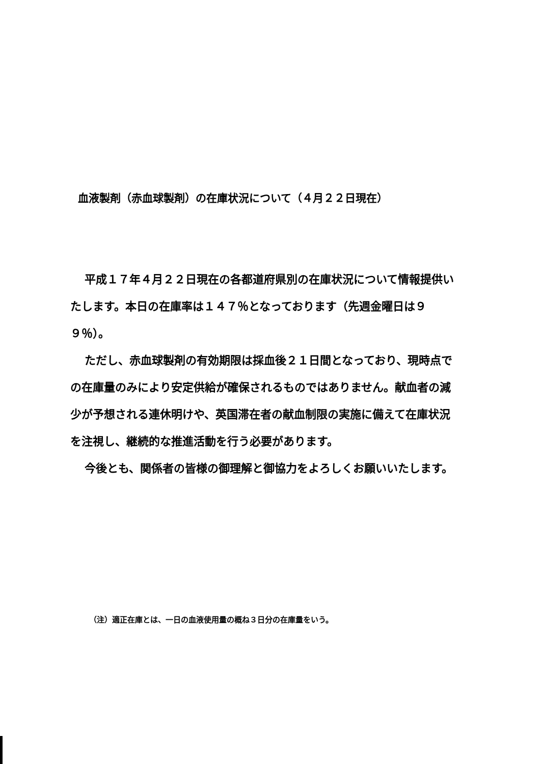血液製剤（赤血球製剤）の在庫状況について（４月２２日現在）
平成１７年４月２２日現在の各都道府県別の在庫状況について情報提供いたします。本日の在庫率は１４７％となっております（先週金曜日は９９％）。
ただし、赤血球製剤の有効期限は採血後２１日間となっており、現時点での在庫量のみにより安定供給が確保されるものではありません。献血者の減少が予想される連休明けや、英国滞在者の献血制限の実施に備えて在庫状況を注視し、継続的な推進活動を行う必要があります。
今後とも、関係者の皆様の御理解と御協力をよろしくお願いいたします。
（注）適正在庫とは、一日の血液使用量の概ね３日分の在庫量をいう。